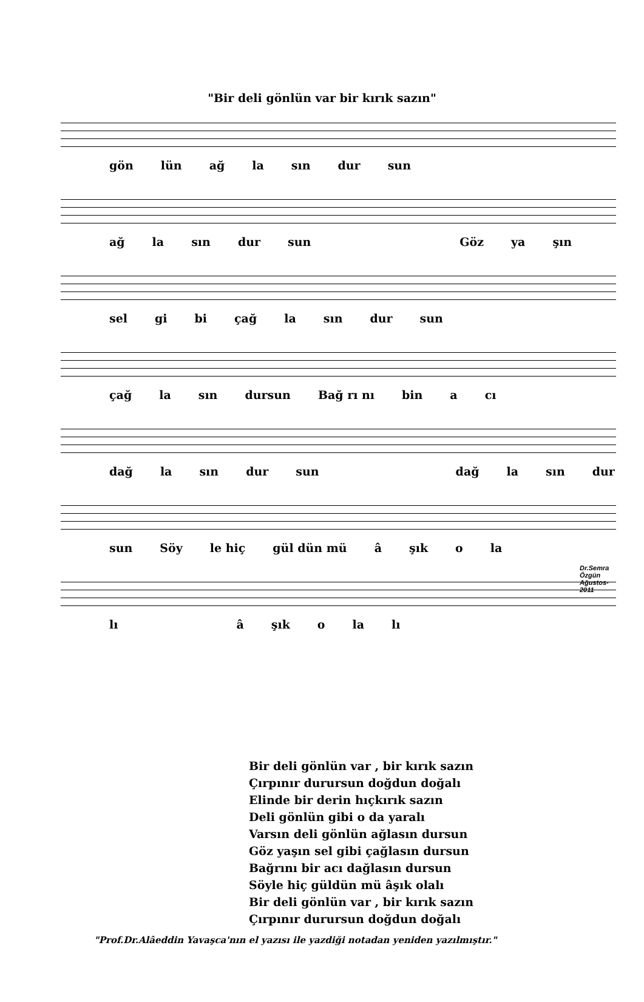"Bir deli gönlün var bir kırık sazın"
gön lün ağ la sın dur sun
ağ la sın dur sun Göz ya şın
sel gi bi çağ la sın dur sun
çağ la sın dursun Bağ rı nı bin a cı
dağ la sın dur sun dağ la sın dur
sun Söy le hiç gül dün mü â şık o la
Dr.Semra Özgün
Ağustos-2011
lı â şık o la lı
Bir deli gönlün var , bir kırık sazın
Çırpınır durursun doğdun doğalı
Elinde bir derin hıçkırık sazın
Deli gönlün gibi o da yaralı
Varsın deli gönlün ağlasın dursun
Göz yaşın sel gibi çağlasın dursun
Bağrını bir acı dağlasın dursun
Söyle hiç güldün mü âşık olalı
Bir deli gönlün var , bir kırık sazın
Çırpınır durursun doğdun doğalı
"Prof.Dr.Alâeddin Yavaşca'nın el yazısı ile yazdiği notadan yeniden yazılmıştır."